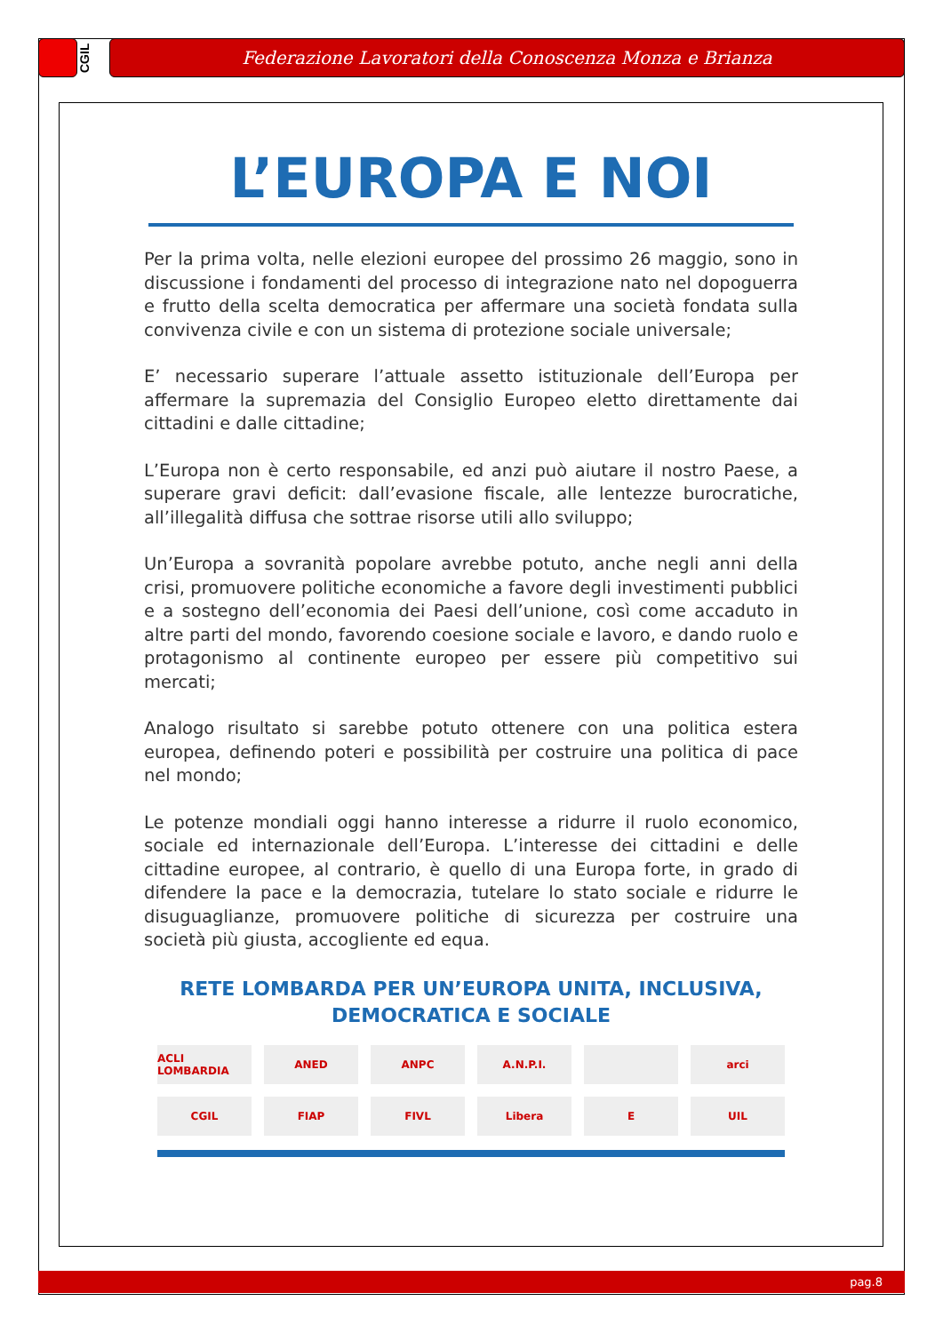CGIL
Federazione Lavoratori della Conoscenza Monza e Brianza
L’EUROPA E NOI
Per la prima volta, nelle elezioni europee del prossimo 26 maggio, sono in discussione i fondamenti del processo di integrazione nato nel dopoguerra e frutto della scelta democratica per affermare una società fondata sulla convivenza civile e con un sistema di protezione sociale universale;
E’ necessario superare l’attuale assetto istituzionale dell’Europa per affermare la supremazia del Consiglio Europeo eletto direttamente dai cittadini e dalle cittadine;
L’Europa non è certo responsabile, ed anzi può aiutare il nostro Paese, a superare gravi deficit: dall’evasione fiscale, alle lentezze burocratiche, all’illegalità diffusa che sottrae risorse utili allo sviluppo;
Un’Europa a sovranità popolare avrebbe potuto, anche negli anni della crisi, promuovere politiche economiche a favore degli investimenti pubblici e a sostegno dell’economia dei Paesi dell’unione, così come accaduto in altre parti del mondo, favorendo coesione sociale e lavoro, e dando ruolo e protagonismo al continente europeo per essere più competitivo sui mercati;
Analogo risultato si sarebbe potuto ottenere con una politica estera europea, definendo poteri e possibilità per costruire una politica di pace nel mondo;
Le potenze mondiali oggi hanno interesse a ridurre il ruolo economico, sociale ed internazionale dell’Europa. L’interesse dei cittadini e delle cittadine europee, al contrario, è quello di una Europa forte, in grado di difendere la pace e la democrazia, tutelare lo stato sociale e ridurre le disuguaglianze, promuovere politiche di sicurezza per costruire una società più giusta, accogliente ed equa.
RETE LOMBARDA PER UN’EUROPA UNITA, INCLUSIVA,
DEMOCRATICA E SOCIALE
ACLI LOMBARDIA
ANED
ANPC
A.N.P.I.
arci
CGIL
FIAP
FIVL
Libera
E
UIL
pag.8